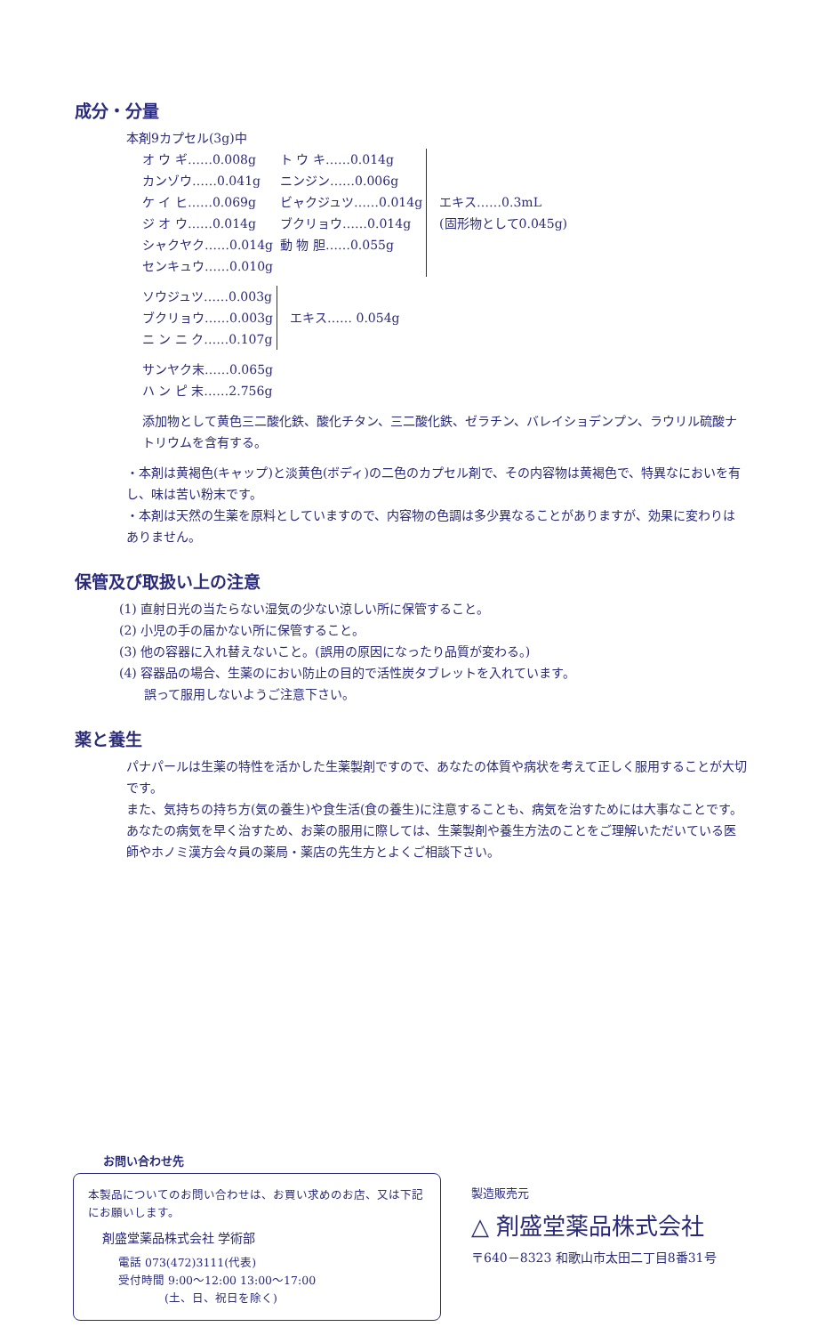成分・分量
本剤9カプセル(3g)中
| オ ウ ギ……0.008g | ト ウ キ……0.014g | エキス……0.3mL (固形物として0.045g) |
| カンゾウ……0.041g | ニンジン……0.006g | |
| ケ イ ヒ……0.069g | ビャクジュツ……0.014g | |
| ジ オ ウ……0.014g | ブクリョウ……0.014g | |
| シャクヤク……0.014g | 動 物 胆……0.055g | |
| センキュウ……0.010g | | |
| ソウジュツ……0.003g | エキス…… 0.054g |
| ブクリョウ……0.003g | |
| ニ ン ニ ク……0.107g | |
| サンヤク末……0.065g |
| ハ ン ピ 末……2.756g |
添加物として黄色三二酸化鉄、酸化チタン、三二酸化鉄、ゼラチン、バレイショデンプン、ラウリル硫酸ナトリウムを含有する。
・本剤は黄褐色(キャップ)と淡黄色(ボディ)の二色のカプセル剤で、その内容物は黄褐色で、特異なにおいを有し、味は苦い粉末です。
・本剤は天然の生薬を原料としていますので、内容物の色調は多少異なることがありますが、効果に変わりはありません。
保管及び取扱い上の注意
(1) 直射日光の当たらない湿気の少ない涼しい所に保管すること。
(2) 小児の手の届かない所に保管すること。
(3) 他の容器に入れ替えないこと。(誤用の原因になったり品質が変わる。)
(4) 容器品の場合、生薬のにおい防止の目的で活性炭タブレットを入れています。
　　誤って服用しないようご注意下さい。
薬と養生
パナパールは生薬の特性を活かした生薬製剤ですので、あなたの体質や病状を考えて正しく服用することが大切です。
また、気持ちの持ち方(気の養生)や食生活(食の養生)に注意することも、病気を治すためには大事なことです。
あなたの病気を早く治すため、お薬の服用に際しては、生薬製剤や養生方法のことをご理解いただいている医師やホノミ漢方会々員の薬局・薬店の先生方とよくご相談下さい。
本製品についてのお問い合わせは、お買い求めのお店、又は下記にお願いします。
剤盛堂薬品株式会社 学術部
電話 073(472)3111(代表)
受付時間 9:00～12:00 13:00～17:00
　　　　(土、日、祝日を除く)
お問い合わせ先
製造販売元
△ 剤盛堂薬品株式会社
〒640－8323 和歌山市太田二丁目8番31号